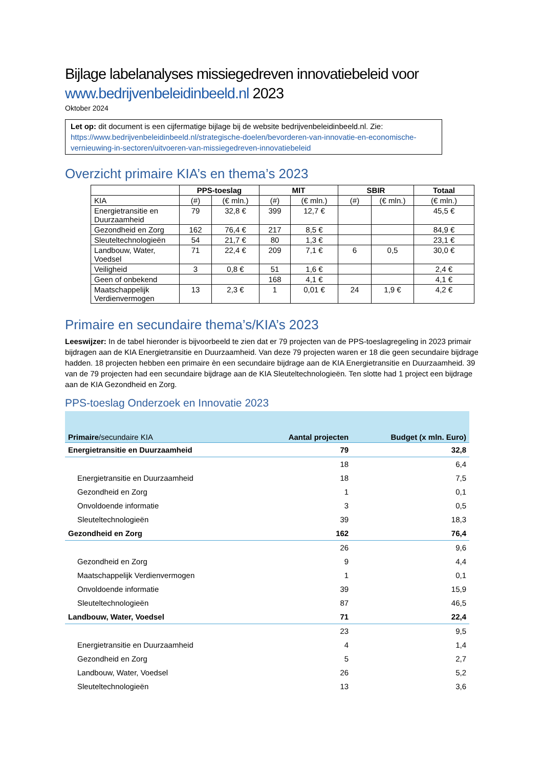Bijlage labelanalyses missiegedreven innovatiebeleid voor
www.bedrijvenbeleidinbeeld.nl 2023
Oktober 2024
Let op: dit document is een cijfermatige bijlage bij de website bedrijvenbeleidinbeeld.nl. Zie: https://www.bedrijvenbeleidinbeeld.nl/strategische-doelen/bevorderen-van-innovatie-en-economische-vernieuwing-in-sectoren/uitvoeren-van-missiegedreven-innovatiebeleid
Overzicht primaire KIA’s en thema’s 2023
| | PPS-toeslag | | MIT | | SBIR | | Totaal |
| --- | --- | --- | --- | --- | --- | --- | --- |
| KIA | (#) | (€ mln.) | (#) | (€ mln.) | (#) | (€ mln.) | (€ mln.) |
| Energietransitie en Duurzaamheid | 79 | 32,8 € | 399 | 12,7 € | | | 45,5 € |
| Gezondheid en Zorg | 162 | 76,4 € | 217 | 8,5 € | | | 84,9 € |
| Sleuteltechnologieën | 54 | 21,7 € | 80 | 1,3 € | | | 23,1 € |
| Landbouw, Water, Voedsel | 71 | 22,4 € | 209 | 7,1 € | 6 | 0,5 | 30,0 € |
| Veiligheid | 3 | 0,8 € | 51 | 1,6 € | | | 2,4 € |
| Geen of onbekend | | | 168 | 4,1 € | | | 4,1 € |
| Maatschappelijk Verdienvermogen | 13 | 2,3 € | 1 | 0,01 € | 24 | 1,9 € | 4,2 € |
Primaire en secundaire thema’s/KIA’s 2023
Leeswijzer: In de tabel hieronder is bijvoorbeeld te zien dat er 79 projecten van de PPS-toeslagregeling in 2023 primair bijdragen aan de KIA Energietransitie en Duurzaamheid. Van deze 79 projecten waren er 18 die geen secundaire bijdrage hadden. 18 projecten hebben een primaire èn een secundaire bijdrage aan de KIA Energietransitie en Duurzaamheid. 39 van de 79 projecten had een secundaire bijdrage aan de KIA Sleuteltechnologieën. Ten slotte had 1 project een bijdrage aan de KIA Gezondheid en Zorg.
PPS-toeslag Onderzoek en Innovatie 2023
| Primaire /secundaire KIA | Aantal projecten | Budget (x mln. Euro) |
| --- | --- | --- |
| Energietransitie en Duurzaamheid | 79 | 32,8 |
| | 18 | 6,4 |
| Energietransitie en Duurzaamheid | 18 | 7,5 |
| Gezondheid en Zorg | 1 | 0,1 |
| Onvoldoende informatie | 3 | 0,5 |
| Sleuteltechnologieën | 39 | 18,3 |
| Gezondheid en Zorg | 162 | 76,4 |
| | 26 | 9,6 |
| Gezondheid en Zorg | 9 | 4,4 |
| Maatschappelijk Verdienvermogen | 1 | 0,1 |
| Onvoldoende informatie | 39 | 15,9 |
| Sleuteltechnologieën | 87 | 46,5 |
| Landbouw, Water, Voedsel | 71 | 22,4 |
| | 23 | 9,5 |
| Energietransitie en Duurzaamheid | 4 | 1,4 |
| Gezondheid en Zorg | 5 | 2,7 |
| Landbouw, Water, Voedsel | 26 | 5,2 |
| Sleuteltechnologieën | 13 | 3,6 |